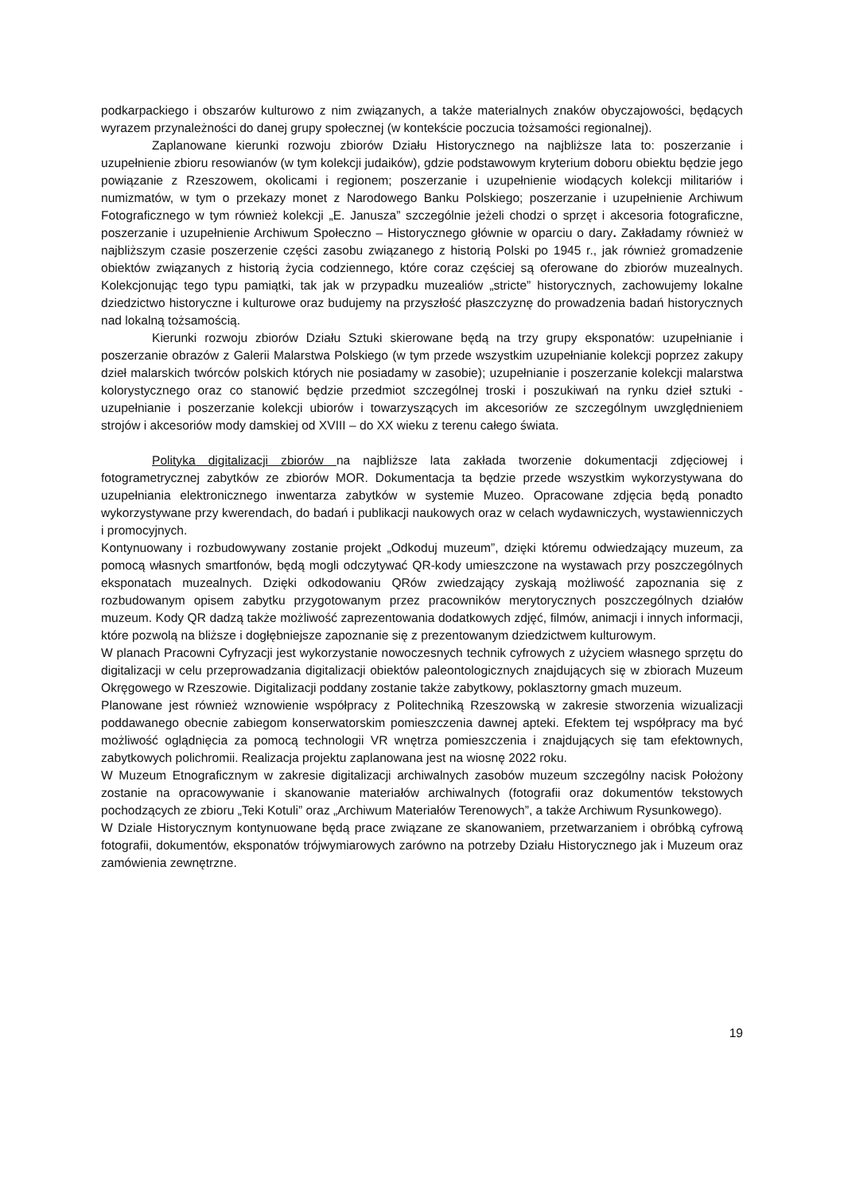podkarpackiego i obszarów kulturowo z nim związanych, a także materialnych znaków obyczajowości, będących wyrazem przynależności do danej grupy społecznej (w kontekście poczucia tożsamości regionalnej).
Zaplanowane kierunki rozwoju zbiorów Działu Historycznego na najbliższe lata to: poszerzanie i uzupełnienie zbioru resowianów (w tym kolekcji judaików), gdzie podstawowym kryterium doboru obiektu będzie jego powiązanie z Rzeszowem, okolicami i regionem; poszerzanie i uzupełnienie wiodących kolekcji militariów i numizmatów, w tym o przekazy monet z Narodowego Banku Polskiego; poszerzanie i uzupełnienie Archiwum Fotograficznego w tym również kolekcji „E. Janusza” szczególnie jeżeli chodzi o sprzęt i akcesoria fotograficzne, poszerzanie i uzupełnienie Archiwum Społeczno – Historycznego głównie w oparciu o dary. Zakładamy również w najbliższym czasie poszerzenie części zasobu związanego z historią Polski po 1945 r., jak również gromadzenie obiektów związanych z historią życia codziennego, które coraz częściej są oferowane do zbiorów muzealnych. Kolekcjonując tego typu pamiątki, tak jak w przypadku muzealiów „stricte” historycznych, zachowujemy lokalne dziedzictwo historyczne i kulturowe oraz budujemy na przyszłość płaszczyznę do prowadzenia badań historycznych nad lokalną tożsamością.
Kierunki rozwoju zbiorów Działu Sztuki skierowane będą na trzy grupy eksponatów: uzupełnianie i poszerzanie obrazów z Galerii Malarstwa Polskiego (w tym przede wszystkim uzupełnianie kolekcji poprzez zakupy dzieł malarskich twórców polskich których nie posiadamy w zasobie); uzupełnianie i poszerzanie kolekcji malarstwa kolorystycznego oraz co stanowić będzie przedmiot szczególnej troski i poszukiwań na rynku dzieł sztuki - uzupełnianie i poszerzanie kolekcji ubiorów i towarzyszących im akcesoriów ze szczególnym uwzględnieniem strojów i akcesoriów mody damskiej od XVIII – do XX wieku z terenu całego świata.
Polityka digitalizacji zbiorów na najbliższe lata zakłada tworzenie dokumentacji zdjęciowej i fotogrametrycznej zabytków ze zbiorów MOR. Dokumentacja ta będzie przede wszystkim wykorzystywana do uzupełniania elektronicznego inwentarza zabytków w systemie Muzeo. Opracowane zdjęcia będą ponadto wykorzystywane przy kwerendach, do badań i publikacji naukowych oraz w celach wydawniczych, wystawienniczych i promocyjnych.
Kontynuowany i rozbudowywany zostanie projekt „Odkoduj muzeum”, dzięki któremu odwiedzający muzeum, za pomocą własnych smartfonów, będą mogli odczytywać QR-kody umieszczone na wystawach przy poszczególnych eksponatach muzealnych. Dzięki odkodowaniu QRów zwiedzający zyskają możliwość zapoznania się z rozbudowanym opisem zabytku przygotowanym przez pracowników merytorycznych poszczególnych działów muzeum. Kody QR dadzą także możliwość zaprezentowania dodatkowych zdjęć, filmów, animacji i innych informacji, które pozwolą na bliższe i dogłębniejsze zapoznanie się z prezentowanym dziedzictwem kulturowym.
W planach Pracowni Cyfryzacji jest wykorzystanie nowoczesnych technik cyfrowych z użyciem własnego sprzętu do digitalizacji w celu przeprowadzania digitalizacji obiektów paleontologicznych znajdujących się w zbiorach Muzeum Okręgowego w Rzeszowie. Digitalizacji poddany zostanie także zabytkowy, poklasztorny gmach muzeum.
Planowane jest również wznowienie współpracy z Politechniką Rzeszowską w zakresie stworzenia wizualizacji poddawanego obecnie zabiegom konserwatorskim pomieszczenia dawnej apteki. Efektem tej współpracy ma być możliwość oglądnięcia za pomocą technologii VR wnętrza pomieszczenia i znajdujących się tam efektownych, zabytkowych polichromii. Realizacja projektu zaplanowana jest na wiosnę 2022 roku.
W Muzeum Etnograficznym w zakresie digitalizacji archiwalnych zasobów muzeum szczególny nacisk Położony zostanie na opracowywanie i skanowanie materiałów archiwalnych (fotografii oraz dokumentów tekstowych pochodzących ze zbioru „Teki Kotuli” oraz „Archiwum Materiałów Terenowych”, a także Archiwum Rysunkowego).
W Dziale Historycznym kontynuowane będą prace związane ze skanowaniem, przetwarzaniem i obróbką cyfrową fotografii, dokumentów, eksponatów trójwymiarowych zarówno na potrzeby Działu Historycznego jak i Muzeum oraz zamówienia zewnętrzne.
19